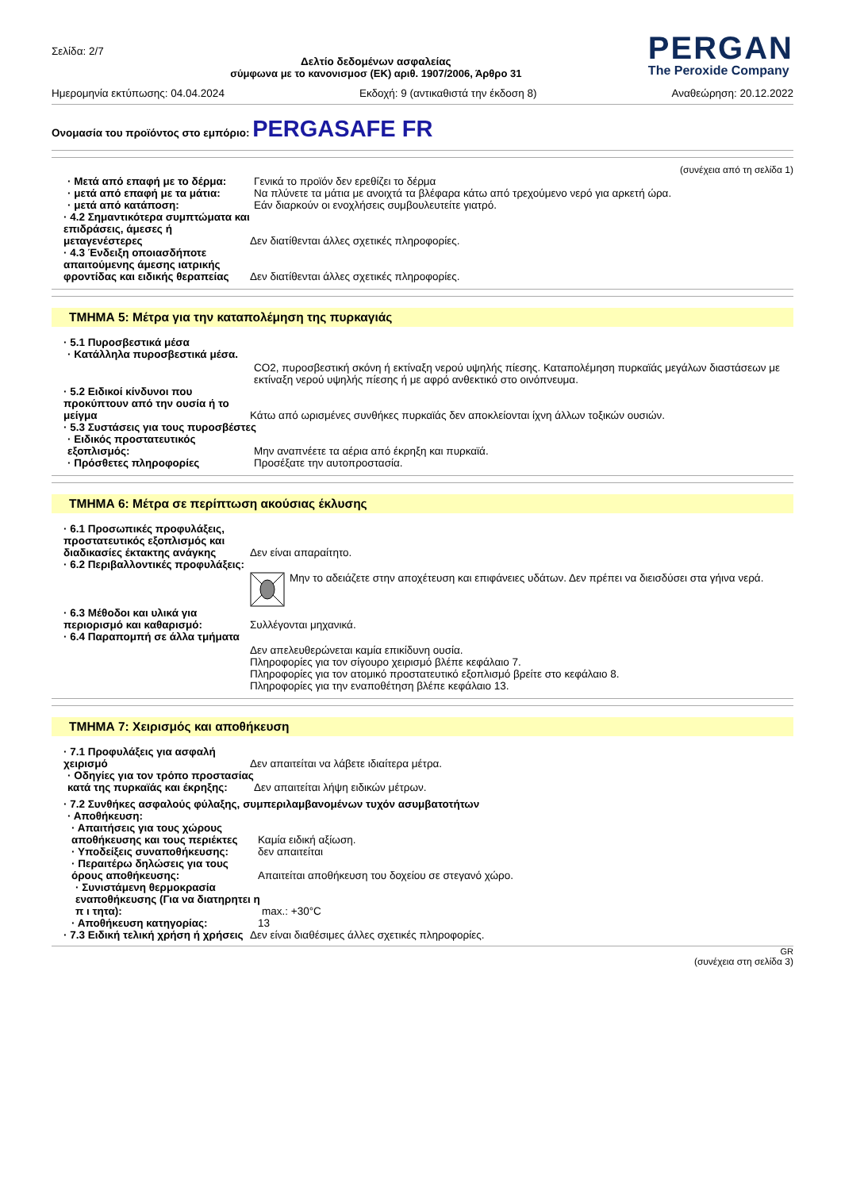Σελίδα: 2/7
Δελτίο δεδομένων ασφαλείας
σύμφωνα με το κανονισμοσ (ΕΚ) αριθ. 1907/2006, Άρθρο 31
PERGAN
The Peroxide Company
Ημερομηνία εκτύπωσης: 04.04.2024 Εκδοχή: 9 (αντικαθιστά την έκδοση 8) Αναθεώρηση: 20.12.2022
Ονομασία του προϊόντος στο εμπόριο: PERGASAFE FR
(συνέχεια από τη σελίδα 1)
· Μετά από επαφή με το δέρμα: Γενικά το προϊόν δεν ερεθίζει το δέρμα
· μετά από επαφή με τα μάτια: Να πλύνετε τα μάτια με ανοιχτά τα βλέφαρα κάτω από τρεχούμενο νερό για αρκετή ώρα.
· μετά από κατάποση: Εάν διαρκούν οι ενοχλήσεις συμβουλευτείτε γιατρό.
· 4.2 Σημαντικότερα συμπτώματα και επιδράσεις, άμεσες ή μεταγενέστερες
Δεν διατίθενται άλλες σχετικές πληροφορίες.
· 4.3 Ένδειξη οποιασδήποτε απαιτούμενης άμεσης ιατρικής φροντίδας και ειδικής θεραπείας
Δεν διατίθενται άλλες σχετικές πληροφορίες.
ΤΜΗΜΑ 5: Μέτρα για την καταπολέμηση της πυρκαγιάς
· 5.1 Πυροσβεστικά μέσα
· Κατάλληλα πυροσβεστικά μέσα.
CO2, πυροσβεστική σκόνη ή εκτίναξη νερού υψηλής πίεσης. Καταπολέμηση πυρκαϊάς μεγάλων διαστάσεων με εκτίναξη νερού υψηλής πίεσης ή με αφρό ανθεκτικό στο οινόπνευμα.
· 5.2 Ειδικοί κίνδυνοι που προκύπτουν από την ουσία ή το μείγμα
Κάτω από ωρισμένες συνθήκες πυρκαϊάς δεν αποκλείονται ίχνη άλλων τοξικών ουσιών.
· 5.3 Συστάσεις για τους πυροσβέστες
· Ειδικός προστατευτικός εξοπλισμός:
Μην αναπνέετε τα αέρια από έκρηξη και πυρκαϊά.
· Πρόσθετες πληροφορίες Προσέξατε την αυτοπροστασία.
ΤΜΗΜΑ 6: Μέτρα σε περίπτωση ακούσιας έκλυσης
· 6.1 Προσωπικές προφυλάξεις, προστατευτικός εξοπλισμός και διαδικασίες έκτακτης ανάγκης
Δεν είναι απαραίτητο.
· 6.2 Περιβαλλοντικές προφυλάξεις:
Μην το αδειάζετε στην αποχέτευση και επιφάνειες υδάτων. Δεν πρέπει να διεισδύσει στα γήινα νερά.
· 6.3 Μέθοδοι και υλικά για περιορισμό και καθαρισμό:
Συλλέγονται μηχανικά.
· 6.4 Παραπομπή σε άλλα τμήματα
Δεν απελευθερώνεται καμία επικίδυνη ουσία.
Πληροφορίες για τον σίγουρο χειρισμό βλέπε κεφάλαιο 7.
Πληροφορίες για τον ατομικό προστατευτικό εξοπλισμό βρείτε στο κεφάλαιο 8.
Πληροφορίες για την εναποθέτηση βλέπε κεφάλαιο 13.
ΤΜΗΜΑ 7: Χειρισμός και αποθήκευση
· 7.1 Προφυλάξεις για ασφαλή χειρισμό
Δεν απαιτείται να λάβετε ιδιαίτερα μέτρα.
· Οδηγίες για τον τρόπο προστασίας κατά της πυρκαϊάς και έκρηξης:
Δεν απαιτείται λήψη ειδικών μέτρων.
· 7.2 Συνθήκες ασφαλούς φύλαξης, συμπεριλαμβανομένων τυχόν ασυμβατοτήτων
· Αποθήκευση:
· Απαιτήσεις για τους χώρους αποθήκευσης και τους περιέκτες
Καμία ειδική αξίωση.
· Υποδείξεις συναποθήκευσης: δεν απαιτείται
· Περαιτέρω δηλώσεις για τους όρους αποθήκευσης:
Απαιτείται αποθήκευση του δοχείου σε στεγανό χώρο.
· Συνιστάμενη θερμοκρασία εναποθήκευσης (Για να διατηρητει η π ι τητα):
max.: +30°C
· Αποθήκευση κατηγορίας: 13
· 7.3 Ειδική τελική χρήση ή χρήσεις
Δεν είναι διαθέσιμες άλλες σχετικές πληροφορίες.
GR
(συνέχεια στη σελίδα 3)